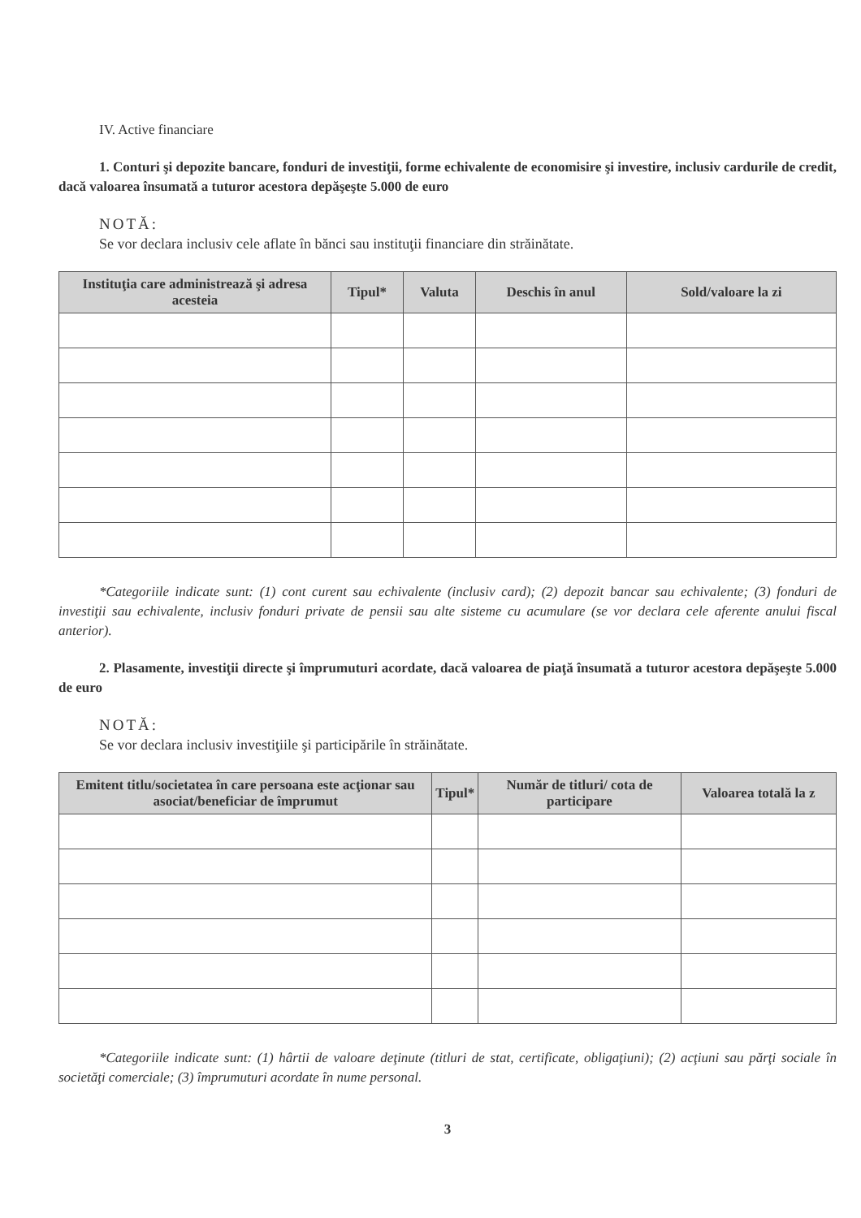IV. Active financiare
1. Conturi şi depozite bancare, fonduri de investiţii, forme echivalente de economisire şi investire, inclusiv cardurile de credit, dacă valoarea însumată a tuturor acestora depăşeşte 5.000 de euro
NOTĂ:
Se vor declara inclusiv cele aflate în bănci sau instituţii financiare din străinătate.
| Instituţia care administrează şi adresa acesteia | Tipul* | Valuta | Deschis în anul | Sold/valoare la zi |
| --- | --- | --- | --- | --- |
*Categoriile indicate sunt: (1) cont curent sau echivalente (inclusiv card); (2) depozit bancar sau echivalente; (3) fonduri de investiţii sau echivalente, inclusiv fonduri private de pensii sau alte sisteme cu acumulare (se vor declara cele aferente anului fiscal anterior).
2. Plasamente, investiţii directe şi împrumuturi acordate, dacă valoarea de piaţă însumată a tuturor acestora depăşeşte 5.000 de euro
NOTĂ:
Se vor declara inclusiv investiţiile şi participările în străinătate.
| Emitent titlu/societatea în care persoana este acţionar sau asociat/beneficiar de împrumut | Tipul* | Număr de titluri/ cota de participare | Valoarea totală la z |
| --- | --- | --- | --- |
*Categoriile indicate sunt: (1) hârtii de valoare deţinute (titluri de stat, certificate, obligaţiuni); (2) acţiuni sau părţi sociale în societăţi comerciale; (3) împrumuturi acordate în nume personal.
3